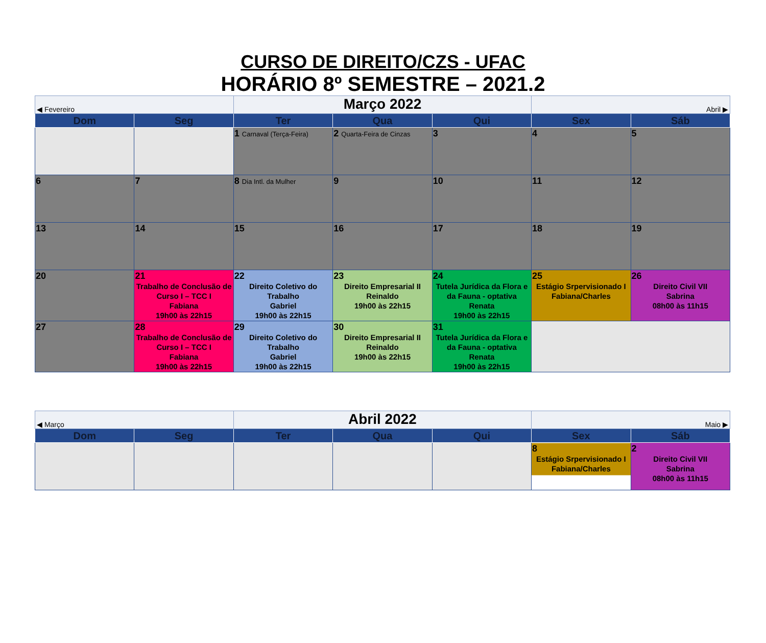CURSO DE DIREITO/CZS - UFAC
HORÁRIO 8º SEMESTRE – 2021.2
| ◀ Fevereiro | | Março 2022 | | | Abril ▶ | |
| Dom | Seg | Ter | Qua | Qui | Sex | Sáb |
| | | 1 Carnaval (Terça-Feira) | 2 Quarta-Feira de Cinzas | 3 | 4 | 5 |
| 6 | 7 | 8 Dia Intl. da Mulher | 9 | 10 | 11 | 12 |
| 13 | 14 | 15 | 16 | 17 | 18 | 19 |
| 20 | 21 Trabalho de Conclusão de Curso I – TCC I Fabiana 19h00 às 22h15 | 22 Direito Coletivo do Trabalho Gabriel 19h00 às 22h15 | 23 Direito Empresarial II Reinaldo 19h00 às 22h15 | 24 Tutela Jurídica da Flora e da Fauna - optativa Renata 19h00 às 22h15 | 25 Estágio Srpervisionado I Fabiana/Charles | 26 Direito Civil VII Sabrina 08h00 às 11h15 |
| 27 | 28 Trabalho de Conclusão de Curso I – TCC I Fabiana 19h00 às 22h15 | 29 Direito Coletivo do Trabalho Gabriel 19h00 às 22h15 | 30 Direito Empresarial II Reinaldo 19h00 às 22h15 | 31 Tutela Jurídica da Flora e da Fauna - optativa Renata 19h00 às 22h15 | | |
| ◀ Março | | Abril 2022 | | | Maio ▶ | |
| Dom | Seg | Ter | Qua | Qui | Sex | Sáb |
| | | | | | 8 Estágio Srpervisionado I Fabiana/Charles | 2 Direito Civil VII Sabrina 08h00 às 11h15 |